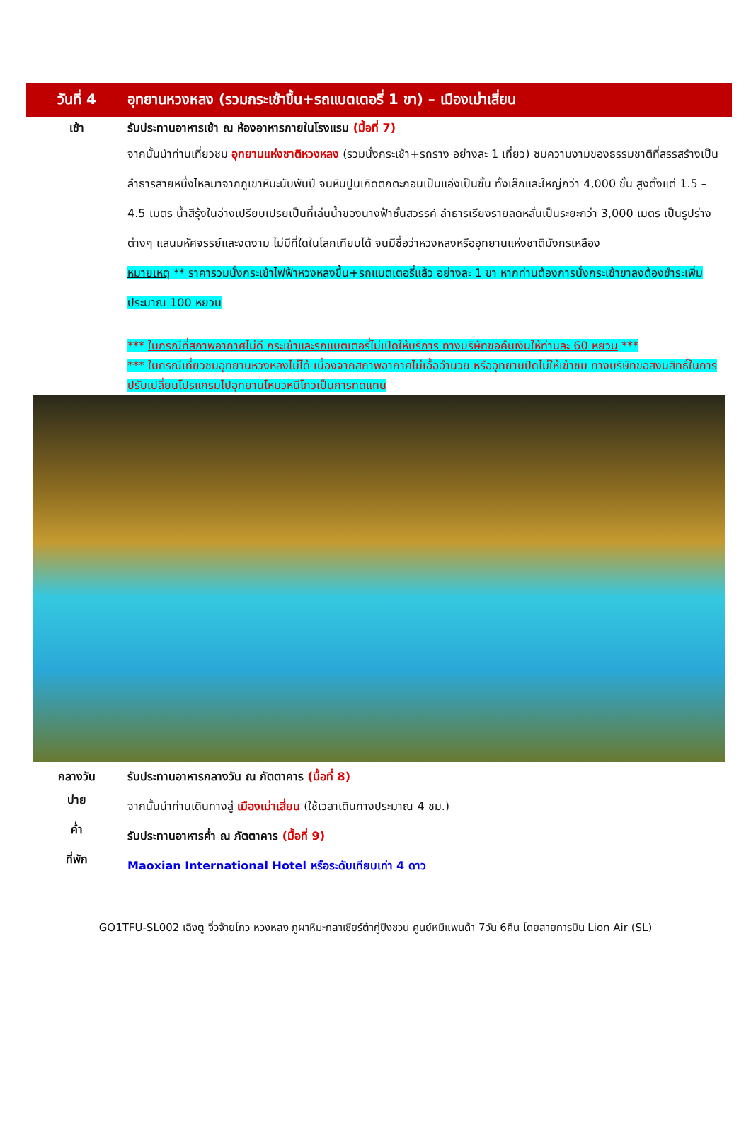วันที่ 4
อุทยานหวงหลง (รวมกระเช้าขึ้น+รถแบตเตอรี่ 1 ขา) – เมืองเม่าเสี่ยน
เช้า
รับประทานอาหารเช้า ณ ห้องอาหารภายในโรงแรม (มื้อที่ 7)
จากนั้นนำท่านเที่ยวชม อุทยานแห่งชาติหวงหลง (รวมนั่งกระเช้า+รถราง อย่างละ 1 เที่ยว) ชมความงามของธรรมชาติที่สรรสร้างเป็นลำธารสายหนึ่งไหลมาจากภูเขาหิมะนับพันปี จนหินปูนเกิดตกตะกอนเป็นแอ่งเป็นชั้น ทั้งเล็กและใหญ่กว่า 4,000 ชั้น สูงตั้งแต่ 1.5 – 4.5 เมตร น้ำสีรุ้งในอ่างเปรียบเปรยเป็นที่เล่นน้ำของนางฟ้าชั้นสวรรค์ ลำธารเรียงรายลดหลั่นเป็นระยะกว่า 3,000 เมตร เป็นรูปร่างต่างๆ แสนมหัศจรรย์และงดงาม ไม่มีที่ใดในโลกเทียบได้ จนมีชื่อว่าหวงหลงหรืออุทยานแห่งชาติมังกรเหลือง
หมายเหตุ ** ราคารวมนั่งกระเช้าไฟฟ้าหวงหลงขึ้น+รถแบตเตอรี่แล้ว อย่างละ 1 ขา หากท่านต้องการนั่งกระเช้าขาลงต้องชำระเพิ่มประมาณ 100 หยวน
*** ในกรณีที่สภาพอากาศไม่ดี กระเช้าและรถแบตเตอรี่ไม่เปิดให้บริการ ทางบริษัทขอคืนเงินให้ท่านละ 60 หยวน ***
*** ในกรณีเที่ยวชมอุทยานหวงหลงไม่ได้ เนื่องจากสภาพอากาศไม่เอื้ออำนวย หรืออุทยานปิดไม่ให้เข้าชม ทางบริษัทขอสงนสิทธิ์ในการปรับเปลี่ยนโปรแกรมไปอุทยานโหมวหนีโกวเป็นการทดแทน
กลางวัน
รับประทานอาหารกลางวัน ณ ภัตตาคาร (มื้อที่ 8)
บ่าย
จากนั้นนำท่านเดินทางสู่ เมืองเม่าเสี่ยน (ใช้เวลาเดินทางประมาณ 4 ชม.)
ค่ำ
รับประทานอาหารค่ำ ณ ภัตตาคาร (มื้อที่ 9)
ที่พัก
Maoxian International Hotel หรือระดับเทียบเท่า 4 ดาว
GO1TFU-SL002 เฉิงตู จิ่วจ้ายโกว หวงหลง ภูผาหิมะกลาเซียร์ต๋ากู่ปิงชวน ศูนย์หมีแพนด้า 7วัน 6คืน โดยสายการบิน Lion Air (SL)